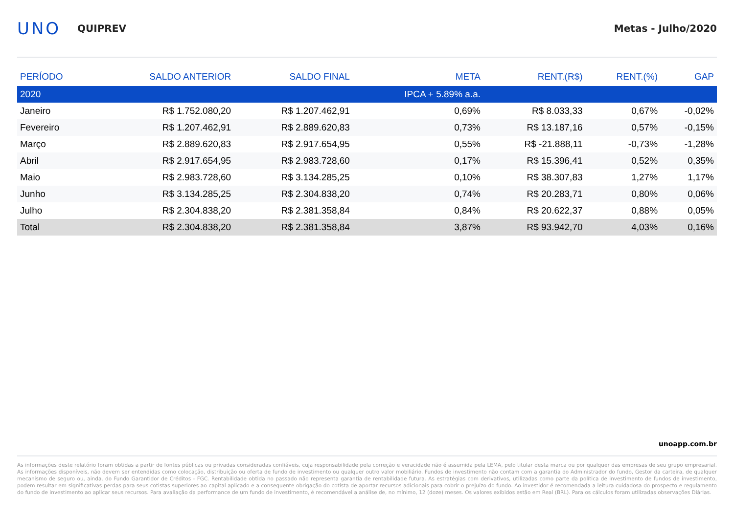UNO
QUIPREV Metas - Julho/2020
| PERÍODO | SALDO ANTERIOR | SALDO FINAL | META | RENT.(R$) | RENT.(%) | GAP |
| --- | --- | --- | --- | --- | --- | --- |
| 2020 | | | IPCA + 5.89% a.a. | | | |
| Janeiro | R$ 1.752.080,20 | R$ 1.207.462,91 | 0,69% | R$ 8.033,33 | 0,67% | -0,02% |
| Fevereiro | R$ 1.207.462,91 | R$ 2.889.620,83 | 0,73% | R$ 13.187,16 | 0,57% | -0,15% |
| Março | R$ 2.889.620,83 | R$ 2.917.654,95 | 0,55% | R$ -21.888,11 | -0,73% | -1,28% |
| Abril | R$ 2.917.654,95 | R$ 2.983.728,60 | 0,17% | R$ 15.396,41 | 0,52% | 0,35% |
| Maio | R$ 2.983.728,60 | R$ 3.134.285,25 | 0,10% | R$ 38.307,83 | 1,27% | 1,17% |
| Junho | R$ 3.134.285,25 | R$ 2.304.838,20 | 0,74% | R$ 20.283,71 | 0,80% | 0,06% |
| Julho | R$ 2.304.838,20 | R$ 2.381.358,84 | 0,84% | R$ 20.622,37 | 0,88% | 0,05% |
| Total | R$ 2.304.838,20 | R$ 2.381.358,84 | 3,87% | R$ 93.942,70 | 4,03% | 0,16% |
unoapp.com.br
As informações deste relatório foram obtidas a partir de fontes públicas ou privadas consideradas confiáveis, cuja responsabilidade pela correção e veracidade não é assumida pela LEMA, pelo titular desta marca ou por qualquer das empresas de seu grupo empresarial. As informações disponíveis, não devem ser entendidas como colocação, distribuição ou oferta de fundo de investimento ou qualquer outro valor mobiliário. Fundos de investimento não contam com a garantia do Administrador do fundo, Gestor da carteira, de qualquer mecanismo de seguro ou, ainda, do Fundo Garantidor de Créditos - FGC. Rentabilidade obtida no passado não representa garantia de rentabilidade futura. As estratégias com derivativos, utilizadas como parte da política de investimento de fundos de investimento, podem resultar em significativas perdas para seus cotistas superiores ao capital aplicado e a consequente obrigação do cotista de aportar recursos adicionais para cobrir o prejuízo do fundo. Ao investidor é recomendada a leitura cuidadosa do prospecto e regulamento do fundo de investimento ao aplicar seus recursos. Para avaliação da performance de um fundo de investimento, é recomendável a análise de, no mínimo, 12 (doze) meses. Os valores exibidos estão em Real (BRL). Para os cálculos foram utilizadas observações Diárias.